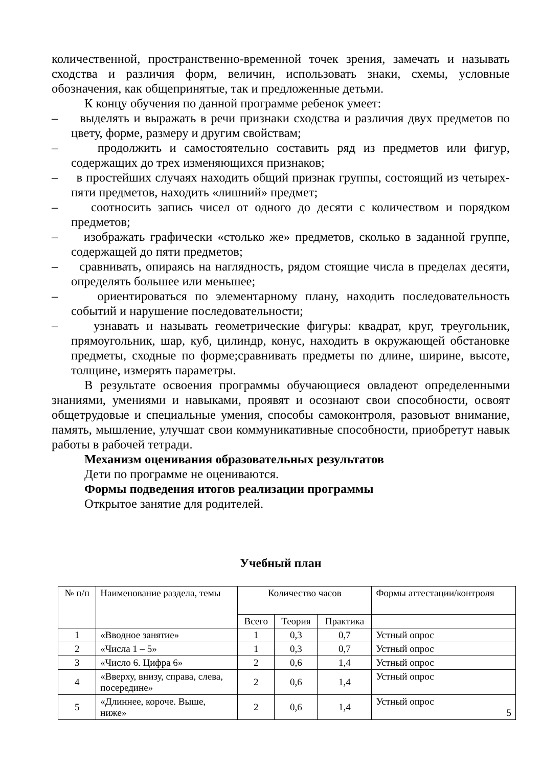количественной, пространственно-временной точек зрения, замечать и называть сходства и различия форм, величин, использовать знаки, схемы, условные обозначения, как общепринятые, так и предложенные детьми.
К концу обучения по данной программе ребенок умеет:
– выделять и выражать в речи признаки сходства и различия двух предметов по цвету, форме, размеру и другим свойствам;
– продолжить и самостоятельно составить ряд из предметов или фигур, содержащих до трех изменяющихся признаков;
– в простейших случаях находить общий признак группы, состоящий из четырех-пяти предметов, находить «лишний» предмет;
– соотносить запись чисел от одного до десяти с количеством и порядком предметов;
– изображать графически «столько же» предметов, сколько в заданной группе, содержащей до пяти предметов;
– сравнивать, опираясь на наглядность, рядом стоящие числа в пределах десяти, определять большее или меньшее;
– ориентироваться по элементарному плану, находить последовательность событий и нарушение последовательности;
– узнавать и называть геометрические фигуры: квадрат, круг, треугольник, прямоугольник, шар, куб, цилиндр, конус, находить в окружающей обстановке предметы, сходные по форме;сравнивать предметы по длине, ширине, высоте, толщине, измерять параметры.
В результате освоения программы обучающиеся овладеют определенными знаниями, умениями и навыками, проявят и осознают свои способности, освоят общетрудовые и специальные умения, способы самоконтроля, разовьют внимание, память, мышление, улучшат свои коммуникативные способности, приобретут навык работы в рабочей тетради.
Механизм оценивания образовательных результатов
Дети по программе не оцениваются.
Формы подведения итогов реализации программы
Открытое занятие для родителей.
Учебный план
| № п/п | Наименование раздела, темы | Количество часов | | | Формы аттестации/контроля |
| | | Всего | Теория | Практика | |
| 1 | «Вводное занятие» | 1 | 0,3 | 0,7 | Устный опрос |
| 2 | «Числа 1 – 5» | 1 | 0,3 | 0,7 | Устный опрос |
| 3 | «Число 6. Цифра 6» | 2 | 0,6 | 1,4 | Устный опрос |
| 4 | «Вверху, внизу, справа, слева, посередине» | 2 | 0,6 | 1,4 | Устный опрос |
| 5 | «Длиннее, короче. Выше, ниже» | 2 | 0,6 | 1,4 | Устный опрос 5 |